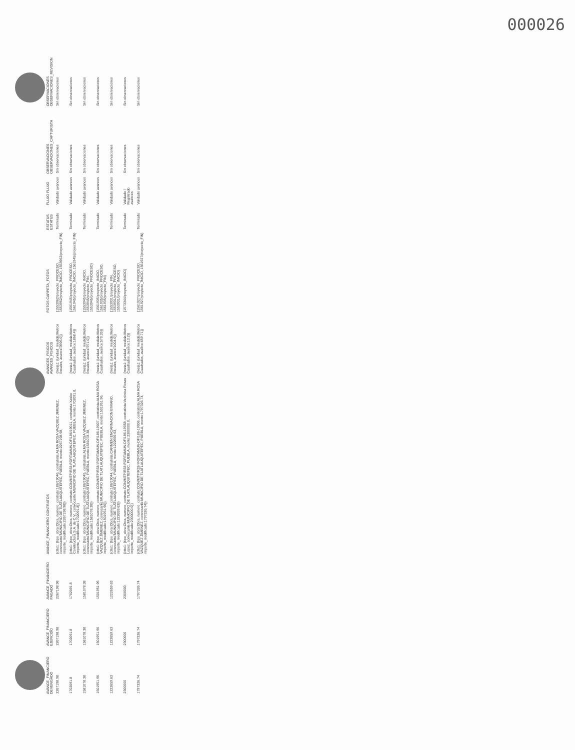000026
| AVANCE_FINANCIERO DEVENGADO | AVANCE_FINANCIERO EJERCIDO | AVANCE_FINANCIERO PAGADO | AVANCE_FINANCIERO CONTRATOS | AVANCES_FISICOS AVANCES_FISICOS | FOTOS CARPETA_FOTOS | ESTATUS ESTATUS | FLUJO FLUJO | OBSERVACIONES OBSERVACIONES_CAPTURISTA | OBSERVACIONES OBSERVACIONES_REVISION |
| --- | --- | --- | --- | --- | --- | --- | --- | --- | --- |
| 2267198.98 | 2267198.98 | 2267198.98 | {ctto1: {tipo_obra:Obra, numero_contrato:186/19046, contratista:ALMA ROSA VAZQUEZ JIMENEZ, convocante:MUNICIPIO DE TLATLAUQUITEPEC, PUEBLA, monto:2267198.98, importe_modificado:2267198.98}} | {meta1: {unidad_medida:Metros lineales, avance:3596.0}} | {1553962/proyecto_PROCESO, 1553962/proyecto_INICIO, 1553962/proyecto_FIN} | Terminado | Validado avances | Sin observaciones | Sin observaciones |
| 1702091.8 | 1702091.8 | 1702091.8 | {ctto1: {tipo_obra:Obra, numero_contrato:CON/MTP/R33-FORTAMUN-DF/186/19011, contratista:Xasbe Constructora S.A. de C.V., convocante:MUNICIPIO DE TLATLAUQUITEPEC, PUEBLA, monto:1702091.8, importe_modificado:1702091.8}} | {meta1: {unidad_medida:Metros Cuadrados, avance:1868.4}} | {1561945/proyecto_PROCESO, 1561945/proyecto_INICIO, 1561945/proyecto_FIN} | Terminado | Validado avances | Sin observaciones | Sin observaciones |
| 1581078.38 | 1581078.38 | 1581078.38 | {ctto1: {tipo_obra:Obra, numero_contrato:186/19045, contratista:ALMA ROSA VAZQUEZ JIMENEZ, convocante:MUNICIPIO DE TLATLAUQUITEPEC, PUEBLA, monto:1581078.38, importe_modificado:1581078.38}} | {meta1: {unidad_medida:Metros lineales, avance:971.0}} | {1553945/proyecto_INICIO, 1553945/proyecto_FIN, 1553945/proyecto_PROCESO} | Terminado | Validado avances | Sin observaciones | Sin observaciones |
| 1501951.96 | 1501951.96 | 1501951.96 | {ctto1: {tipo_obra:Obra, numero_contrato:CON/MTP/R33/-FORTAMUN-DF/186-19007, contratista:ALMA ROSA VAZQUEZ JIMENEZ, convocante:MUNICIPIO DE TLATLAUQUITEPEC, PUEBLA, monto:1501951.96, importe_modificado:1501951.96}} | {meta1: {unidad_medida:Metros Cuadrados, avance:570.35}} | {1561935/proyecto_INICIO, 1561935/proyecto_PROCESO, 1561935/proyecto_FIN} | Terminado | Validado avances | Sin observaciones | Sin observaciones |
| 1222659.63 | 1222659.63 | 1222659.63 | {ctto1: {tipo_obra:Obra, numero_contrato:186/19044, contratista:CARMEN ENCARNACION BIVIANO, convocante:MUNICIPIO DE TLATLAUQUITEPEC, PUEBLA, monto:1222659.63, importe_modificado:1222659.63}} | {meta1: {unidad_medida:Metros lineales, avance:1004.0}} | {1553931/proyecto_FIN, 1553931/proyecto_PROCESO, 1553931/proyecto_INICIO} | Terminado | Validado avances | Sin observaciones | Sin observaciones |
| 2300000 | 2300000 | 2300000 | {ctto1: {tipo_obra:Obra, numero_contrato:CON/MTP/R33-FORTAMUN-DF/186-19058, contratista:Verónica Rosas Lopez, convocante:MUNICIPIO DE TLATLAUQUITEPEC, PUEBLA, monto:2300000.0, importe_modificado:2300000.0}} | {meta1: {unidad_medida:Metros Cuadrados, avance:13.2}} | {1573344/proyecto_INICIO} | Terminado | Validado / Registrado avances | Sin observaciones | Sin observaciones |
| 1797326.74 | 1797326.74 | 1797326.74 | {ctto1: {tipo_obra:Obra, numero_contrato:CON/MTP/R33/-FORTAMUN-DF/186-19006, contratista:ALMA ROSA VAZQUEZ JIMENEZ, convocante:MUNICIPIO DE TLATLAUQUITEPEC, PUEBLA, monto:1797326.74, importe_modificado:1797326.74}} | {meta1: {unidad_medida:Metros Cuadrados, avance:659.71}} | {1561927/proyecto_PROCESO, 1561927/proyecto_INICIO, 1561927/proyecto_FIN} | Terminado | Validado avances | Sin observaciones | Sin observaciones |